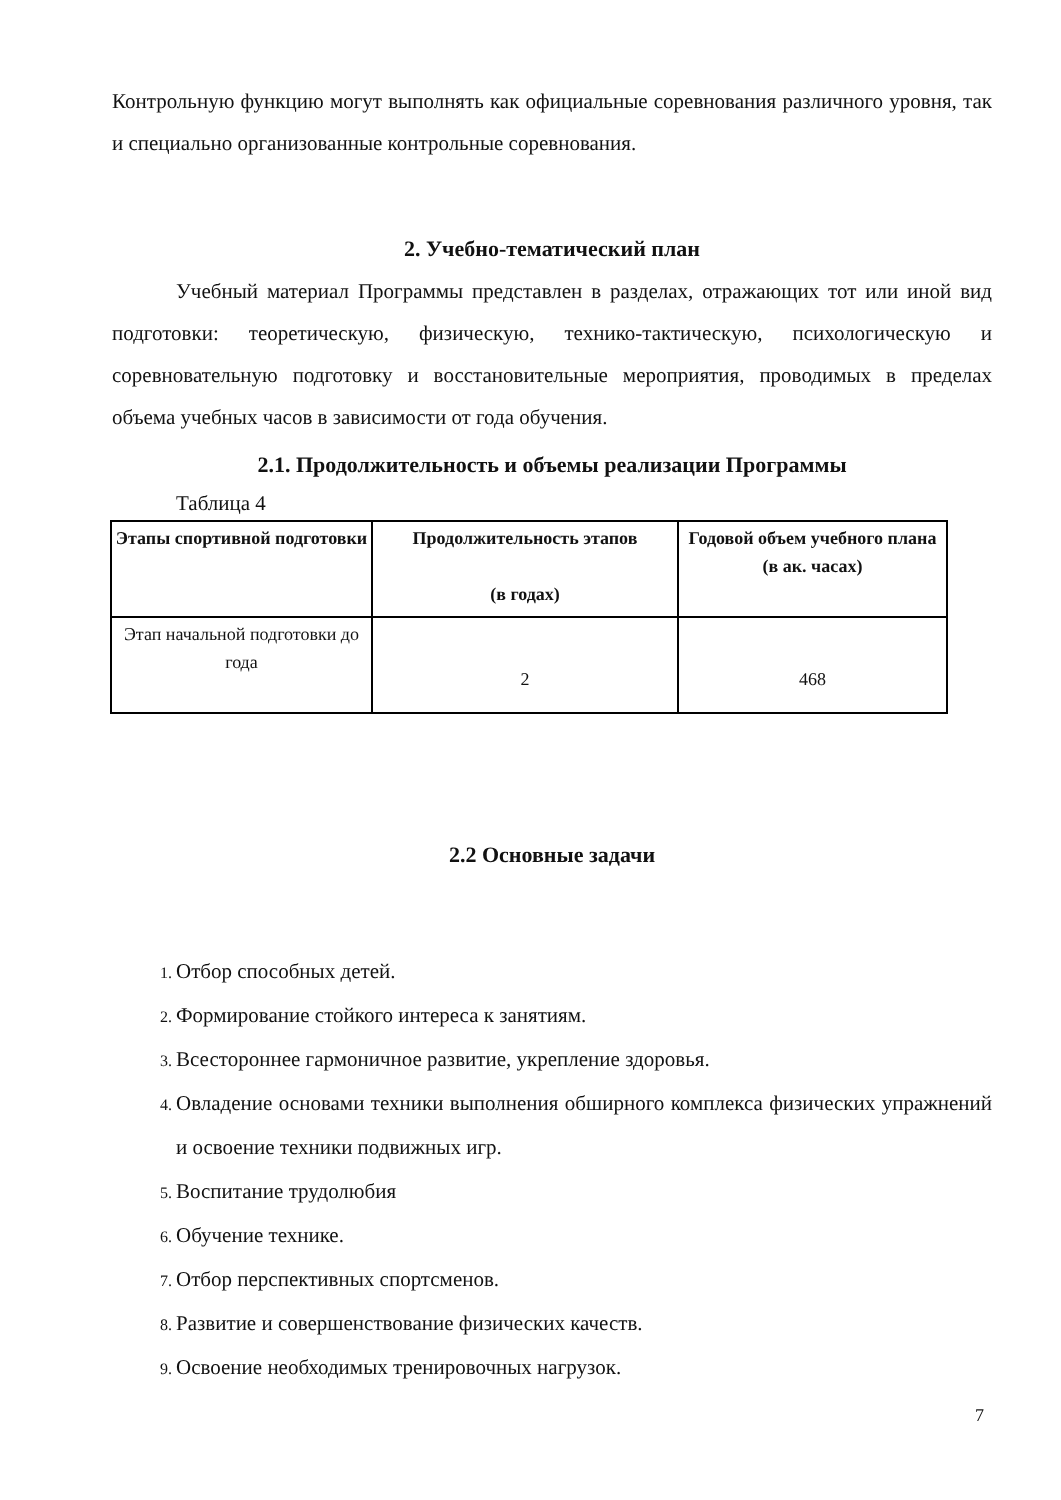Контрольную функцию могут выполнять как официальные соревнования различного уровня, так и специально организованные контрольные соревнования.
2. Учебно-тематический план
Учебный материал Программы представлен в разделах, отражающих тот или иной вид подготовки: теоретическую, физическую, технико-тактическую, психологическую и соревновательную подготовку и восстановительные мероприятия, проводимых в пределах объема учебных часов в зависимости от года обучения.
2.1. Продолжительность и объемы реализации Программы
Таблица 4
| Этапы спортивной подготовки | Продолжительность этапов (в годах) | Годовой объем учебного плана (в ак. часах) |
| --- | --- | --- |
| Этап начальной подготовки до года | 2 | 468 |
2.2 Основные задачи
1. Отбор способных детей.
2. Формирование стойкого интереса к занятиям.
3. Всестороннее гармоничное развитие, укрепление здоровья.
4. Овладение основами техники выполнения обширного комплекса физических упражнений и освоение техники подвижных игр.
5. Воспитание трудолюбия
6. Обучение технике.
7. Отбор перспективных спортсменов.
8. Развитие и совершенствование физических качеств.
9. Освоение необходимых тренировочных нагрузок.
7